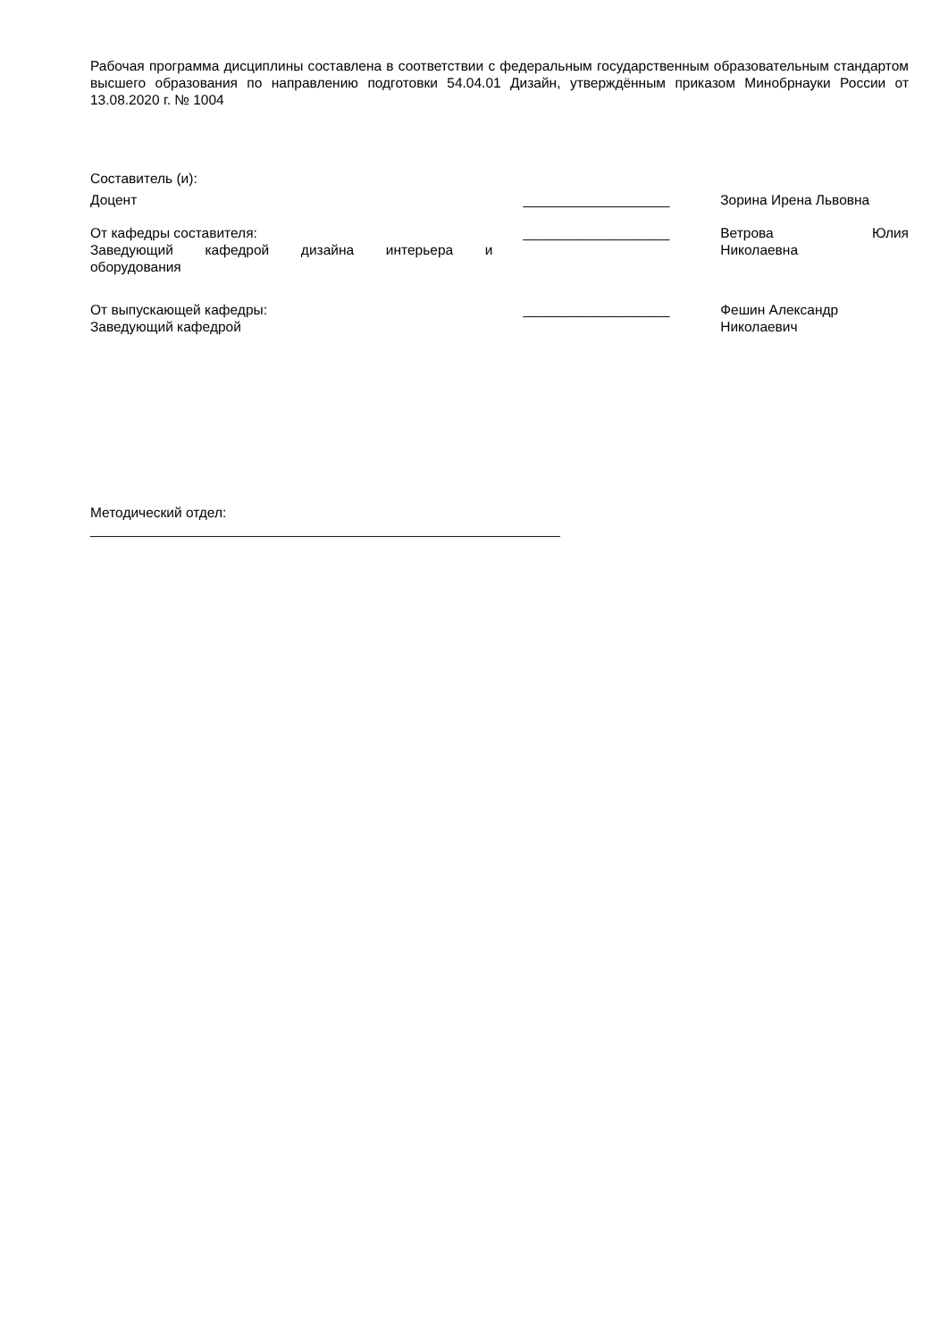Рабочая программа дисциплины составлена в соответствии с федеральным государственным образовательным стандартом высшего образования по направлению подготовки 54.04.01 Дизайн, утверждённым приказом Минобрнауки России от 13.08.2020 г. № 1004
Составитель (и):
Доцент ___________________ Зорина Ирена Львовна
От кафедры составителя:
Заведующий кафедрой дизайна интерьера и
оборудования
___________________ Ветрова Юлия
Николаевна
От выпускающей кафедры:
Заведующий кафедрой
___________________ Фешин Александр
Николаевич
Методический отдел:
_____________________________________________________________